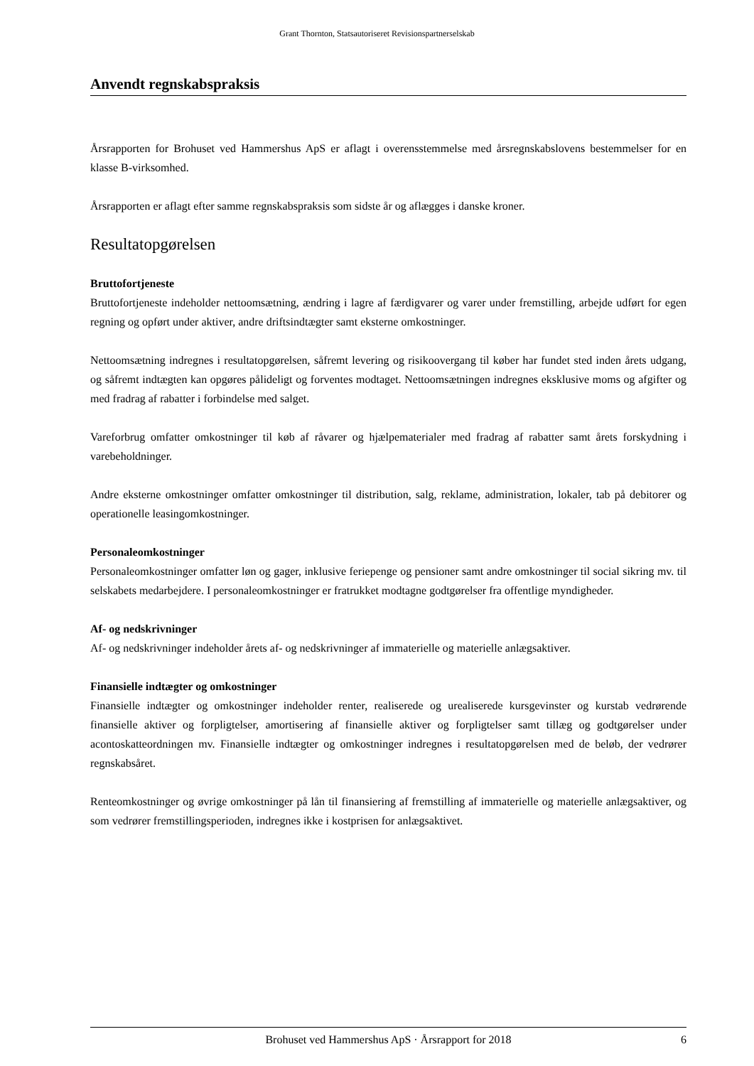Grant Thornton, Statsautoriseret Revisionspartnerselskab
Anvendt regnskabspraksis
Årsrapporten for Brohuset ved Hammershus ApS er aflagt i overensstemmelse med årsregnskabslovens bestemmelser for en klasse B-virksomhed.
Årsrapporten er aflagt efter samme regnskabspraksis som sidste år og aflægges i danske kroner.
Resultatopgørelsen
Bruttofortjeneste
Bruttofortjeneste indeholder nettoomsætning, ændring i lagre af færdigvarer og varer under fremstilling, arbejde udført for egen regning og opført under aktiver, andre driftsindtægter samt eksterne omkostninger.
Nettoomsætning indregnes i resultatopgørelsen, såfremt levering og risikoovergang til køber har fundet sted inden årets udgang, og såfremt indtægten kan opgøres pålideligt og forventes modtaget. Nettoomsætningen indregnes eksklusive moms og afgifter og med fradrag af rabatter i forbindelse med salget.
Vareforbrug omfatter omkostninger til køb af råvarer og hjælpematerialer med fradrag af rabatter samt årets forskydning i varebeholdninger.
Andre eksterne omkostninger omfatter omkostninger til distribution, salg, reklame, administration, lokaler, tab på debitorer og operationelle leasingomkostninger.
Personaleomkostninger
Personaleomkostninger omfatter løn og gager, inklusive feriepenge og pensioner samt andre omkostninger til social sikring mv. til selskabets medarbejdere. I personaleomkostninger er fratrukket modtagne godtgørelser fra offentlige myndigheder.
Af- og nedskrivninger
Af- og nedskrivninger indeholder årets af- og nedskrivninger af immaterielle og materielle anlægsaktiver.
Finansielle indtægter og omkostninger
Finansielle indtægter og omkostninger indeholder renter, realiserede og urealiserede kursgevinster og kurstab vedrørende finansielle aktiver og forpligtelser, amortisering af finansielle aktiver og forpligtelser samt tillæg og godtgørelser under acontoskatteordningen mv. Finansielle indtægter og omkostninger indregnes i resultatopgørelsen med de beløb, der vedrører regnskabsåret.
Renteomkostninger og øvrige omkostninger på lån til finansiering af fremstilling af immaterielle og materielle anlægsaktiver, og som vedrører fremstillingsperioden, indregnes ikke i kostprisen for anlægsaktivet.
Brohuset ved Hammershus ApS · Årsrapport for 2018 6